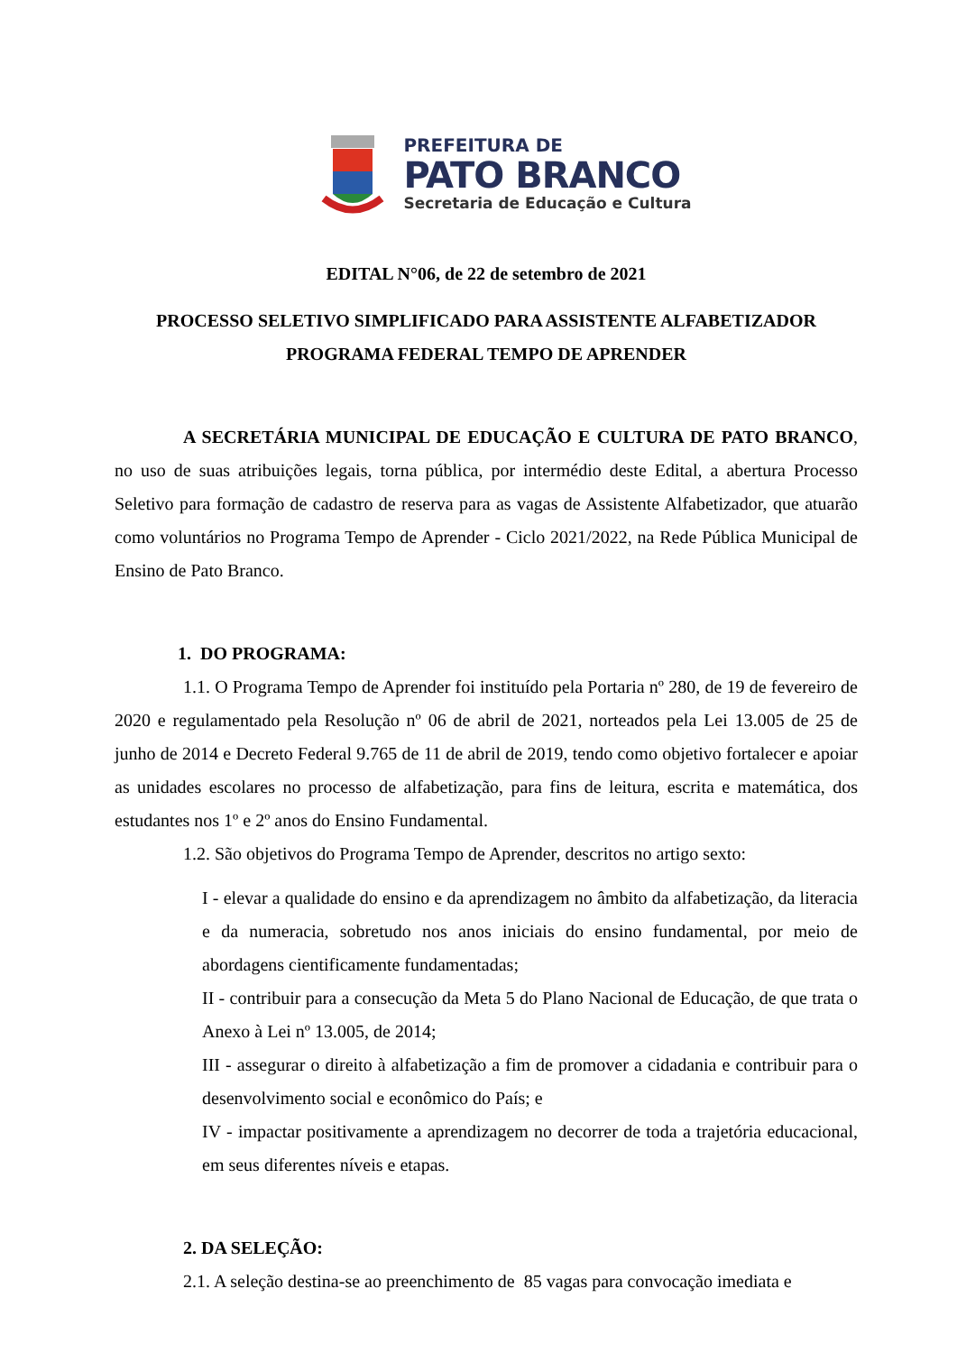PREFEITURA DE
PATO BRANCO
Secretaria de Educação e Cultura
EDITAL N°06, de 22 de setembro de 2021
PROCESSO SELETIVO SIMPLIFICADO PARA ASSISTENTE ALFABETIZADOR
PROGRAMA FEDERAL TEMPO DE APRENDER
A SECRETÁRIA MUNICIPAL DE EDUCAÇÃO E CULTURA DE PATO BRANCO, no uso de suas atribuições legais, torna pública, por intermédio deste Edital, a abertura Processo Seletivo para formação de cadastro de reserva para as vagas de Assistente Alfabetizador, que atuarão como voluntários no Programa Tempo de Aprender - Ciclo 2021/2022, na Rede Pública Municipal de Ensino de Pato Branco.
1. DO PROGRAMA:
1.1. O Programa Tempo de Aprender foi instituído pela Portaria nº 280, de 19 de fevereiro de 2020 e regulamentado pela Resolução nº 06 de abril de 2021, norteados pela Lei 13.005 de 25 de junho de 2014 e Decreto Federal 9.765 de 11 de abril de 2019, tendo como objetivo fortalecer e apoiar as unidades escolares no processo de alfabetização, para fins de leitura, escrita e matemática, dos estudantes nos 1º e 2º anos do Ensino Fundamental.
1.2. São objetivos do Programa Tempo de Aprender, descritos no artigo sexto:
I - elevar a qualidade do ensino e da aprendizagem no âmbito da alfabetização, da literacia e da numeracia, sobretudo nos anos iniciais do ensino fundamental, por meio de abordagens cientificamente fundamentadas;
II - contribuir para a consecução da Meta 5 do Plano Nacional de Educação, de que trata o Anexo à Lei nº 13.005, de 2014;
III - assegurar o direito à alfabetização a fim de promover a cidadania e contribuir para o desenvolvimento social e econômico do País; e
IV - impactar positivamente a aprendizagem no decorrer de toda a trajetória educacional, em seus diferentes níveis e etapas.
2. DA SELEÇÃO:
2.1. A seleção destina-se ao preenchimento de 85 vagas para convocação imediata e